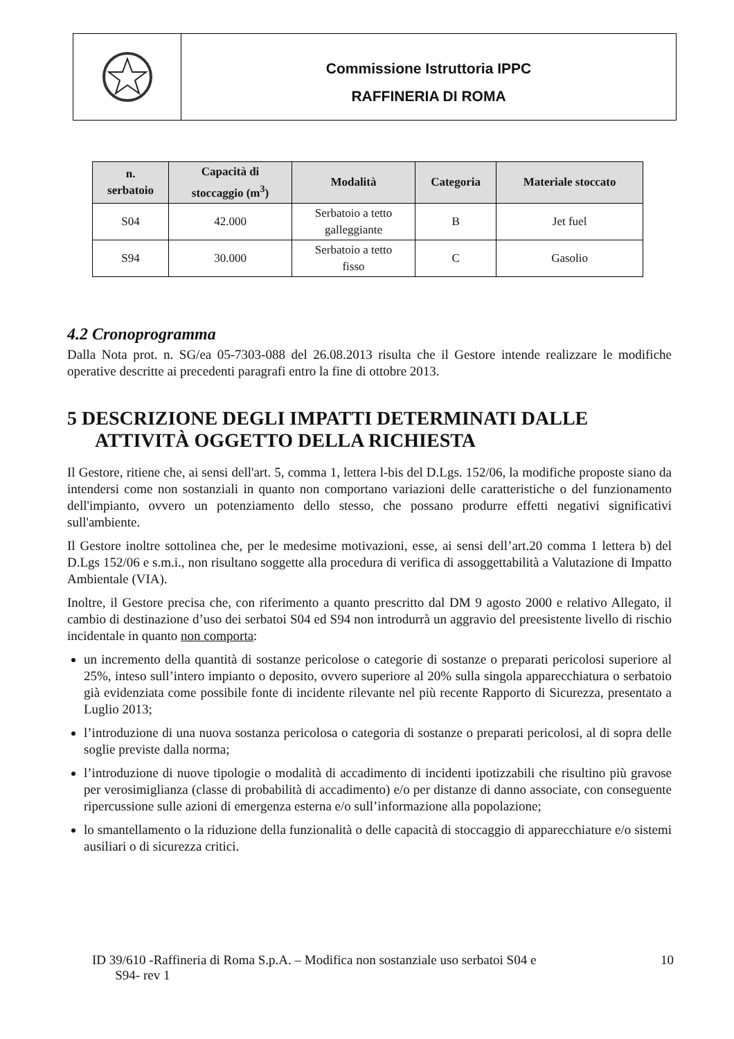Commissione Istruttoria IPPC
RAFFINERIA DI ROMA
| n. serbatoio | Capacità di stoccaggio (m<sup>3</sup>) | Modalità | Categoria | Materiale stoccato |
| --- | --- | --- | --- | --- |
| S04 | 42.000 | Serbatoio a tetto galleggiante | B | Jet fuel |
| S94 | 30.000 | Serbatoio a tetto fisso | C | Gasolio |
4.2 Cronoprogramma
Dalla Nota prot. n. SG/ea 05-7303-088 del 26.08.2013 risulta che il Gestore intende realizzare le modifiche operative descritte ai precedenti paragrafi entro la fine di ottobre 2013.
5 DESCRIZIONE DEGLI IMPATTI DETERMINATI DALLE ATTIVITÀ OGGETTO DELLA RICHIESTA
Il Gestore, ritiene che, ai sensi dell'art. 5, comma 1, lettera l-bis del D.Lgs. 152/06, la modifiche proposte siano da intendersi come non sostanziali in quanto non comportano variazioni delle caratteristiche o del funzionamento dell'impianto, ovvero un potenziamento dello stesso, che possano produrre effetti negativi significativi sull'ambiente.
Il Gestore inoltre sottolinea che, per le medesime motivazioni, esse, ai sensi dell’art.20 comma 1 lettera b) del D.Lgs 152/06 e s.m.i., non risultano soggette alla procedura di verifica di assoggettabilità a Valutazione di Impatto Ambientale (VIA).
Inoltre, il Gestore precisa che, con riferimento a quanto prescritto dal DM 9 agosto 2000 e relativo Allegato, il cambio di destinazione d’uso dei serbatoi S04 ed S94 non introdurrà un aggravio del preesistente livello di rischio incidentale in quanto non comporta:
un incremento della quantità di sostanze pericolose o categorie di sostanze o preparati pericolosi superiore al 25%, inteso sull’intero impianto o deposito, ovvero superiore al 20% sulla singola apparecchiatura o serbatoio già evidenziata come possibile fonte di incidente rilevante nel più recente Rapporto di Sicurezza, presentato a Luglio 2013;
l’introduzione di una nuova sostanza pericolosa o categoria di sostanze o preparati pericolosi, al di sopra delle soglie previste dalla norma;
l’introduzione di nuove tipologie o modalità di accadimento di incidenti ipotizzabili che risultino più gravose per verosimiglianza (classe di probabilità di accadimento) e/o per distanze di danno associate, con conseguente ripercussione sulle azioni di emergenza esterna e/o sull’informazione alla popolazione;
lo smantellamento o la riduzione della funzionalità o delle capacità di stoccaggio di apparecchiature e/o sistemi ausiliari o di sicurezza critici.
ID 39/610 -Raffineria di Roma S.p.A. – Modifica non sostanziale uso serbatoi S04 e
S94- rev 1 10